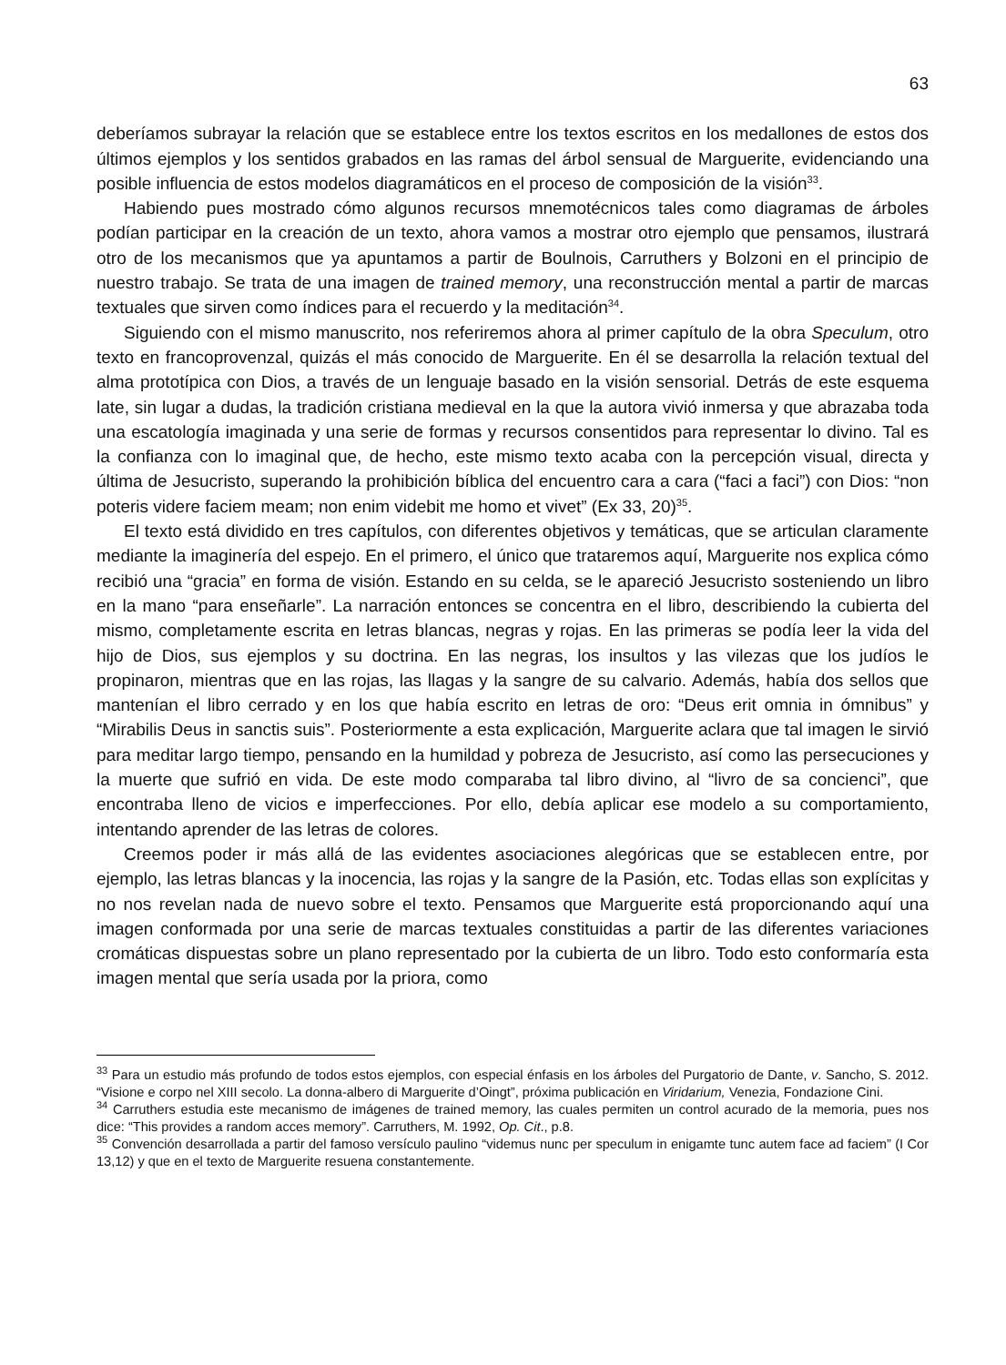63
deberíamos subrayar la relación que se establece entre los textos escritos en los medallones de estos dos últimos ejemplos y los sentidos grabados en las ramas del árbol sensual de Marguerite, evidenciando una posible influencia de estos modelos diagramáticos en el proceso de composición de la visión<sup>33</sup>.
Habiendo pues mostrado cómo algunos recursos mnemotécnicos tales como diagramas de árboles podían participar en la creación de un texto, ahora vamos a mostrar otro ejemplo que pensamos, ilustrará otro de los mecanismos que ya apuntamos a partir de Boulnois, Carruthers y Bolzoni en el principio de nuestro trabajo. Se trata de una imagen de trained memory, una reconstrucción mental a partir de marcas textuales que sirven como índices para el recuerdo y la meditación<sup>34</sup>.
Siguiendo con el mismo manuscrito, nos referiremos ahora al primer capítulo de la obra Speculum, otro texto en francoprovenzal, quizás el más conocido de Marguerite. En él se desarrolla la relación textual del alma prototípica con Dios, a través de un lenguaje basado en la visión sensorial. Detrás de este esquema late, sin lugar a dudas, la tradición cristiana medieval en la que la autora vivió inmersa y que abrazaba toda una escatología imaginada y una serie de formas y recursos consentidos para representar lo divino. Tal es la confianza con lo imaginal que, de hecho, este mismo texto acaba con la percepción visual, directa y última de Jesucristo, superando la prohibición bíblica del encuentro cara a cara (“faci a faci”) con Dios: “non poteris videre faciem meam; non enim videbit me homo et vivet” (Ex 33, 20)<sup>35</sup>.
El texto está dividido en tres capítulos, con diferentes objetivos y temáticas, que se articulan claramente mediante la imaginería del espejo. En el primero, el único que trataremos aquí, Marguerite nos explica cómo recibió una “gracia” en forma de visión. Estando en su celda, se le apareció Jesucristo sosteniendo un libro en la mano “para enseñarle”. La narración entonces se concentra en el libro, describiendo la cubierta del mismo, completamente escrita en letras blancas, negras y rojas. En las primeras se podía leer la vida del hijo de Dios, sus ejemplos y su doctrina. En las negras, los insultos y las vilezas que los judíos le propinaron, mientras que en las rojas, las llagas y la sangre de su calvario. Además, había dos sellos que mantenían el libro cerrado y en los que había escrito en letras de oro: “Deus erit omnia in ómnibus” y “Mirabilis Deus in sanctis suis”. Posteriormente a esta explicación, Marguerite aclara que tal imagen le sirvió para meditar largo tiempo, pensando en la humildad y pobreza de Jesucristo, así como las persecuciones y la muerte que sufrió en vida. De este modo comparaba tal libro divino, al “livro de sa concienci”, que encontraba lleno de vicios e imperfecciones. Por ello, debía aplicar ese modelo a su comportamiento, intentando aprender de las letras de colores.
Creemos poder ir más allá de las evidentes asociaciones alegóricas que se establecen entre, por ejemplo, las letras blancas y la inocencia, las rojas y la sangre de la Pasión, etc. Todas ellas son explícitas y no nos revelan nada de nuevo sobre el texto. Pensamos que Marguerite está proporcionando aquí una imagen conformada por una serie de marcas textuales constituidas a partir de las diferentes variaciones cromáticas dispuestas sobre un plano representado por la cubierta de un libro. Todo esto conformaría esta imagen mental que sería usada por la priora, como
<sup>33</sup> Para un estudio más profundo de todos estos ejemplos, con especial énfasis en los árboles del Purgatorio de Dante, v. Sancho, S. 2012. “Visione e corpo nel XIII secolo. La donna-albero di Marguerite d’Oingt”, próxima publicación en Viridarium, Venezia, Fondazione Cini.
<sup>34</sup> Carruthers estudia este mecanismo de imágenes de trained memory, las cuales permiten un control acurado de la memoria, pues nos dice: “This provides a random acces memory”. Carruthers, M. 1992, Op. Cit., p.8.
<sup>35</sup> Convención desarrollada a partir del famoso versículo paulino “videmus nunc per speculum in enigamte tunc autem face ad faciem” (I Cor 13,12) y que en el texto de Marguerite resuena constantemente.